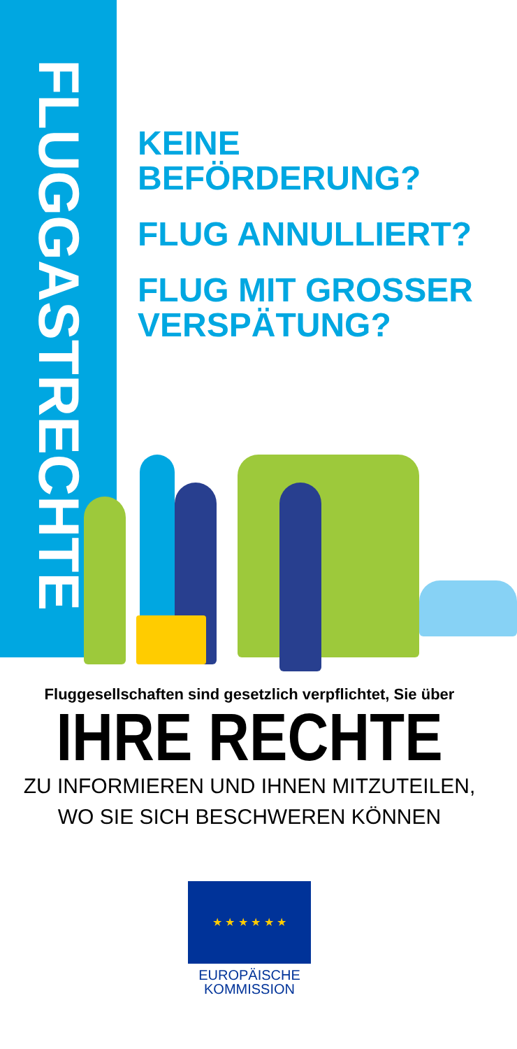FLUGGASTRECHTE
KEINE
BEFÖRDERUNG?
FLUG ANNULLIERT?
FLUG MIT GROSSER
VERSPÄTUNG?
Fluggesellschaften sind gesetzlich verpflichtet, Sie über
IHRE RECHTE
ZU INFORMIEREN UND IHNEN MITZUTEILEN,
WO SIE SICH BESCHWEREN KÖNNEN
★ ★ ★ ★ ★ ★
EUROPÄISCHE
KOMMISSION